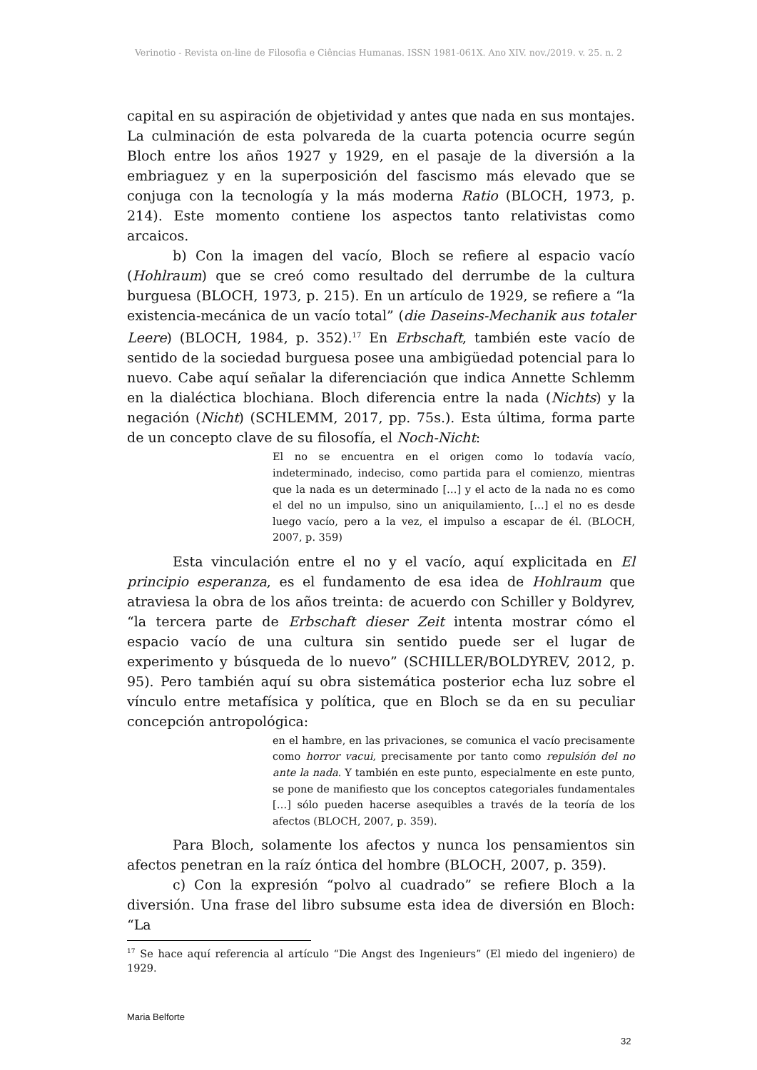Verinotio - Revista on-line de Filosofia e Ciências Humanas. ISSN 1981-061X. Ano XIV. nov./2019. v. 25. n. 2
capital en su aspiración de objetividad y antes que nada en sus montajes. La culminación de esta polvareda de la cuarta potencia ocurre según Bloch entre los años 1927 y 1929, en el pasaje de la diversión a la embriaguez y en la superposición del fascismo más elevado que se conjuga con la tecnología y la más moderna Ratio (BLOCH, 1973, p. 214). Este momento contiene los aspectos tanto relativistas como arcaicos.
b) Con la imagen del vacío, Bloch se refiere al espacio vacío (Hohlraum) que se creó como resultado del derrumbe de la cultura burguesa (BLOCH, 1973, p. 215). En un artículo de 1929, se refiere a “la existencia-mecánica de un vacío total” (die Daseins-Mechanik aus totaler Leere) (BLOCH, 1984, p. 352).<sup>17</sup> En Erbschaft, también este vacío de sentido de la sociedad burguesa posee una ambigüedad potencial para lo nuevo. Cabe aquí señalar la diferenciación que indica Annette Schlemm en la dialéctica blochiana. Bloch diferencia entre la nada (Nichts) y la negación (Nicht) (SCHLEMM, 2017, pp. 75s.). Esta última, forma parte de un concepto clave de su filosofía, el Noch-Nicht:
El no se encuentra en el origen como lo todavía vacío, indeterminado, indeciso, como partida para el comienzo, mientras que la nada es un determinado […] y el acto de la nada no es como el del no un impulso, sino un aniquilamiento, […] el no es desde luego vacío, pero a la vez, el impulso a escapar de él. (BLOCH, 2007, p. 359)
Esta vinculación entre el no y el vacío, aquí explicitada en El principio esperanza, es el fundamento de esa idea de Hohlraum que atraviesa la obra de los años treinta: de acuerdo con Schiller y Boldyrev, “la tercera parte de Erbschaft dieser Zeit intenta mostrar cómo el espacio vacío de una cultura sin sentido puede ser el lugar de experimento y búsqueda de lo nuevo” (SCHILLER/BOLDYREV, 2012, p. 95). Pero también aquí su obra sistemática posterior echa luz sobre el vínculo entre metafísica y política, que en Bloch se da en su peculiar concepción antropológica:
en el hambre, en las privaciones, se comunica el vacío precisamente como horror vacui, precisamente por tanto como repulsión del no ante la nada. Y también en este punto, especialmente en este punto, se pone de manifiesto que los conceptos categoriales fundamentales […] sólo pueden hacerse asequibles a través de la teoría de los afectos (BLOCH, 2007, p. 359).
Para Bloch, solamente los afectos y nunca los pensamientos sin afectos penetran en la raíz óntica del hombre (BLOCH, 2007, p. 359).
c) Con la expresión “polvo al cuadrado” se refiere Bloch a la diversión. Una frase del libro subsume esta idea de diversión en Bloch: “La
<sup>17</sup> Se hace aquí referencia al artículo “Die Angst des Ingenieurs” (El miedo del ingeniero) de 1929.
Maria Belforte
32